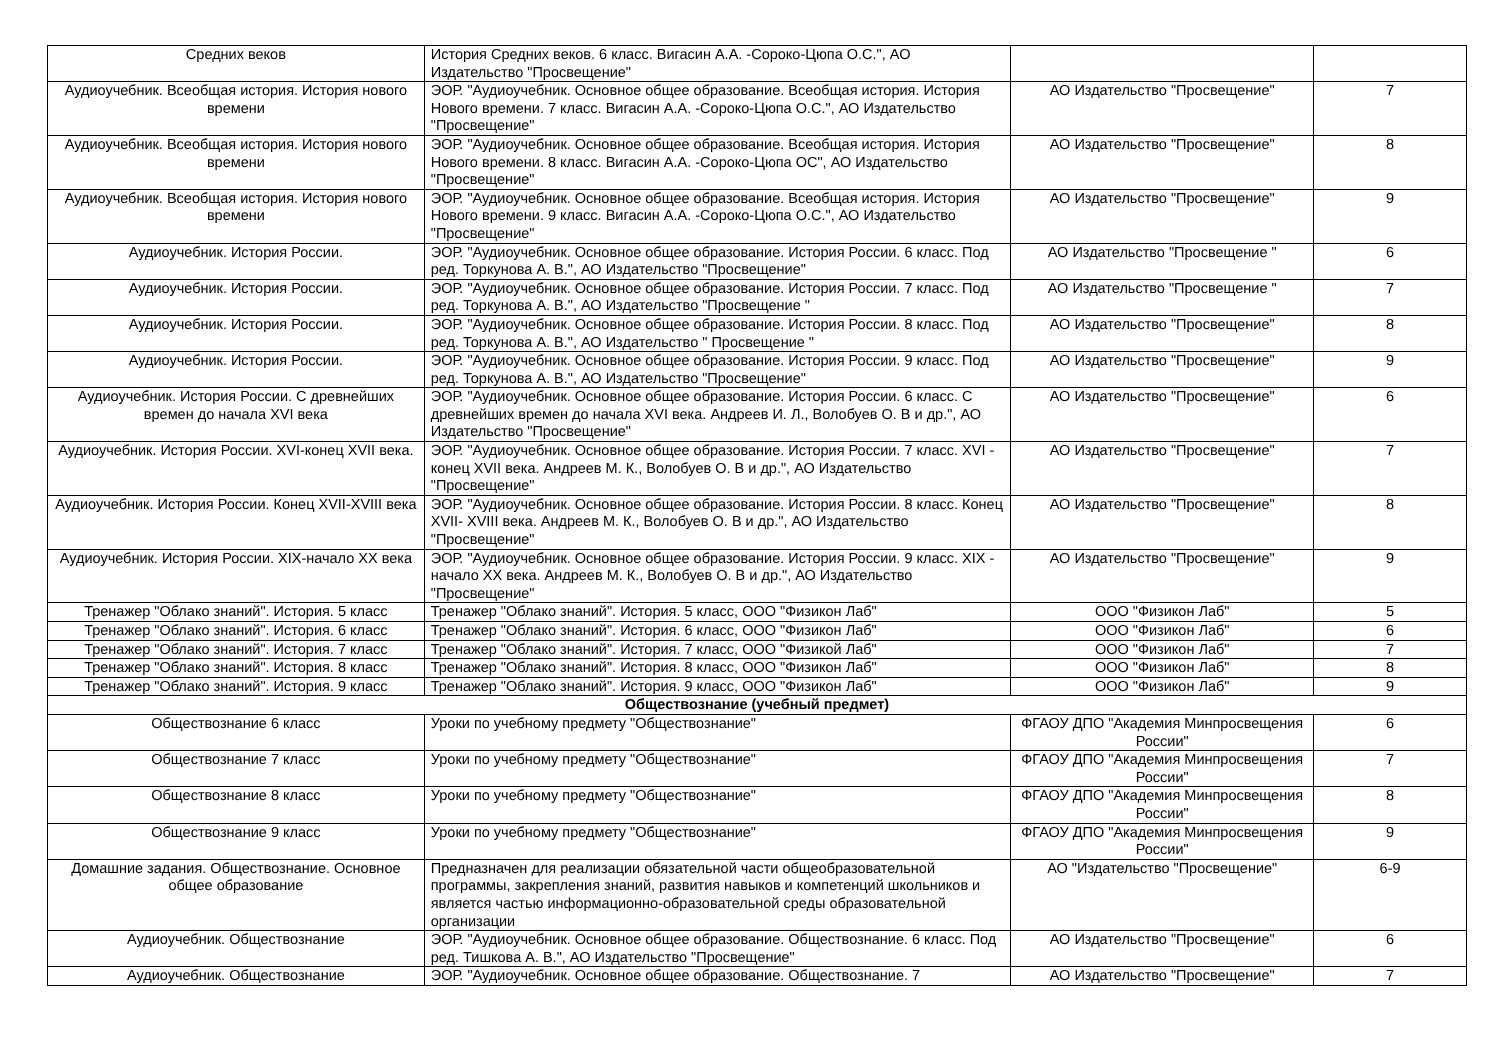| Средних веков | История Средних веков. 6 класс. Вигасин А.А. -Сороко-Цюпа О.С.", АО Издательство "Просвещение" | | |
| Аудиоучебник. Всеобщая история. История нового времени | ЭОР. "Аудиоучебник. Основное общее образование. Всеобщая история. История Нового времени. 7 класс. Вигасин А.А. -Сороко-Цюпа О.С.", АО Издательство "Просвещение" | АО Издательство "Просвещение" | 7 |
| Аудиоучебник. Всеобщая история. История нового времени | ЭОР. "Аудиоучебник. Основное общее образование. Всеобщая история. История Нового времени. 8 класс. Вигасин А.А. -Сороко-Цюпа ОС", АО Издательство "Просвещение" | АО Издательство "Просвещение" | 8 |
| Аудиоучебник. Всеобщая история. История нового времени | ЭОР. "Аудиоучебник. Основное общее образование. Всеобщая история. История Нового времени. 9 класс. Вигасин А.А. -Сороко-Цюпа О.С.", АО Издательство "Просвещение" | АО Издательство "Просвещение" | 9 |
| Аудиоучебник. История России. | ЭОР. "Аудиоучебник. Основное общее образование. История России. 6 класс. Под ред. Торкунова А. В.", АО Издательство "Просвещение" | АО Издательство "Просвещение " | 6 |
| Аудиоучебник. История России. | ЭОР. "Аудиоучебник. Основное общее образование. История России. 7 класс. Под ред. Торкунова А. В.", АО Издательство "Просвещение " | АО Издательство "Просвещение " | 7 |
| Аудиоучебник. История России. | ЭОР. "Аудиоучебник. Основное общее образование. История России. 8 класс. Под ред. Торкунова А. В.", АО Издательство " Просвещение " | АО Издательство "Просвещение" | 8 |
| Аудиоучебник. История России. | ЭОР. "Аудиоучебник. Основное общее образование. История России. 9 класс. Под ред. Торкунова А. В.", АО Издательство "Просвещение" | АО Издательство "Просвещение" | 9 |
| Аудиоучебник. История России. С древнейших времен до начала XVI века | ЭОР. "Аудиоучебник. Основное общее образование. История России. 6 класс. С древнейших времен до начала XVI века. Андреев И. Л., Волобуев О. В и др.", АО Издательство "Просвещение" | АО Издательство "Просвещение" | 6 |
| Аудиоучебник. История России. XVI-конец XVII века. | ЭОР. "Аудиоучебник. Основное общее образование. История России. 7 класс. XVI - конец XVII века. Андреев М. К., Волобуев О. В и др.", АО Издательство "Просвещение" | АО Издательство "Просвещение" | 7 |
| Аудиоучебник. История России. Конец XVII-XVIII века | ЭОР. "Аудиоучебник. Основное общее образование. История России. 8 класс. Конец XVII- XVIII века. Андреев М. К., Волобуев О. В и др.", АО Издательство "Просвещение" | АО Издательство "Просвещение" | 8 |
| Аудиоучебник. История России. XIX-начало XX века | ЭОР. "Аудиоучебник. Основное общее образование. История России. 9 класс. XIX - начало XX века. Андреев М. К., Волобуев О. В и др.", АО Издательство "Просвещение" | АО Издательство "Просвещение" | 9 |
| Тренажер "Облако знаний". История. 5 класс | Тренажер "Облако знаний". История. 5 класс, ООО "Физикон Лаб" | ООО "Физикон Лаб" | 5 |
| Тренажер "Облако знаний". История. 6 класс | Тренажер "Облако знаний". История. 6 класс, ООО "Физикон Лаб" | ООО "Физикон Лаб" | 6 |
| Тренажер "Облако знаний". История. 7 класс | Тренажер "Облако знаний". История. 7 класс, ООО "Физикой Лаб" | ООО "Физикон Лаб" | 7 |
| Тренажер "Облако знаний". История. 8 класс | Тренажер "Облако знаний". История. 8 класс, ООО "Физикон Лаб" | ООО "Физикон Лаб" | 8 |
| Тренажер "Облако знаний". История. 9 класс | Тренажер "Облако знаний". История. 9 класс, ООО "Физикон Лаб" | ООО "Физикон Лаб" | 9 |
| Обществознание (учебный предмет) | | | |
| Обществознание 6 класс | Уроки по учебному предмету "Обществознание" | ФГАОУ ДПО "Академия Минпросвещения России" | 6 |
| Обществознание 7 класс | Уроки по учебному предмету "Обществознание" | ФГАОУ ДПО "Академия Минпросвещения России" | 7 |
| Обществознание 8 класс | Уроки по учебному предмету "Обществознание" | ФГАОУ ДПО "Академия Минпросвещения России" | 8 |
| Обществознание 9 класс | Уроки по учебному предмету "Обществознание" | ФГАОУ ДПО "Академия Минпросвещения России" | 9 |
| Домашние задания. Обществознание. Основное общее образование | Предназначен для реализации обязательной части общеобразовательной программы, закрепления знаний, развития навыков и компетенций школьников и является частью информационно-образовательной среды образовательной организации | АО "Издательство "Просвещение" | 6-9 |
| Аудиоучебник. Обществознание | ЭОР. "Аудиоучебник. Основное общее образование. Обществознание. 6 класс. Под ред. Тишкова А. В.", АО Издательство "Просвещение" | АО Издательство "Просвещение" | 6 |
| Аудиоучебник. Обществознание | ЭОР. "Аудиоучебник. Основное общее образование. Обществознание. 7 | АО Издательство "Просвещение" | 7 |